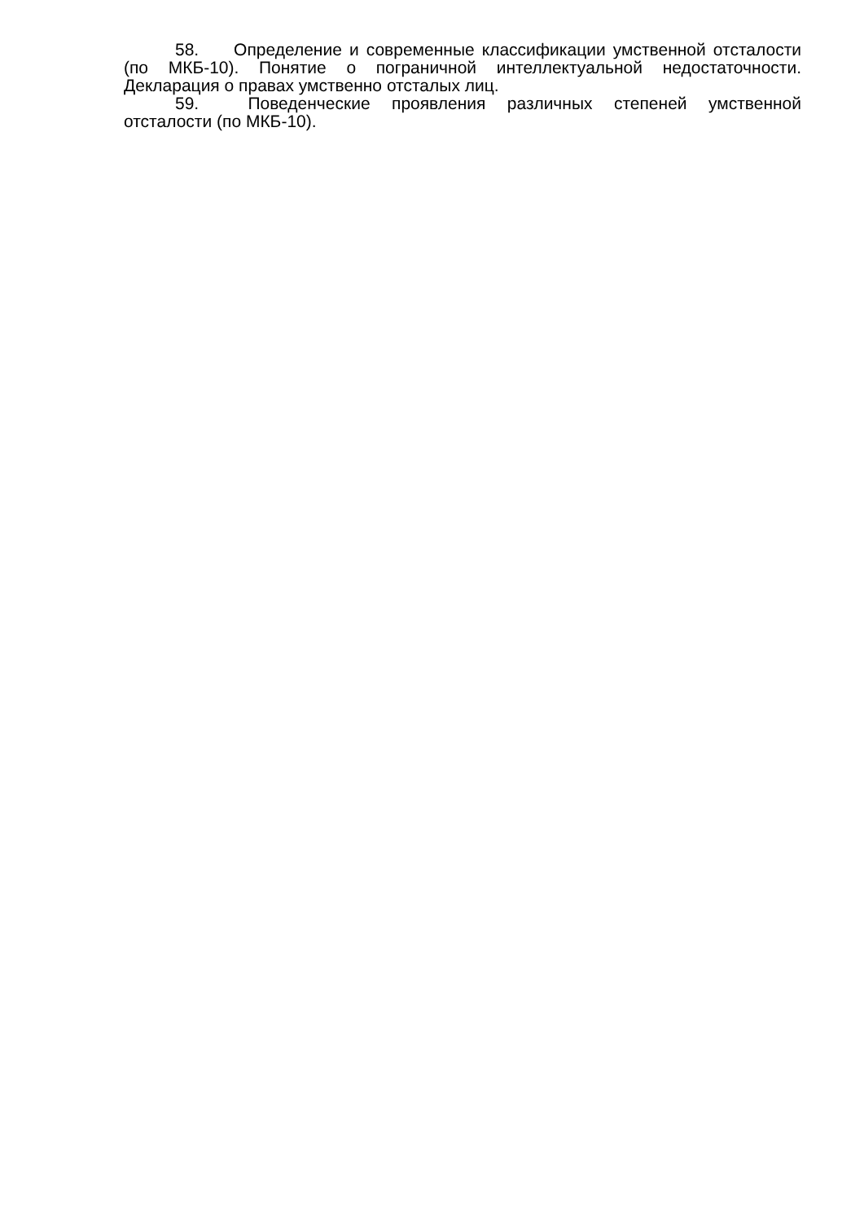58. Определение и современные классификации умственной отсталости (по МКБ-10). Понятие о пограничной интеллектуальной недостаточности. Декларация о правах умственно отсталых лиц.
59. Поведенческие проявления различных степеней умственной отсталости (по МКБ-10).